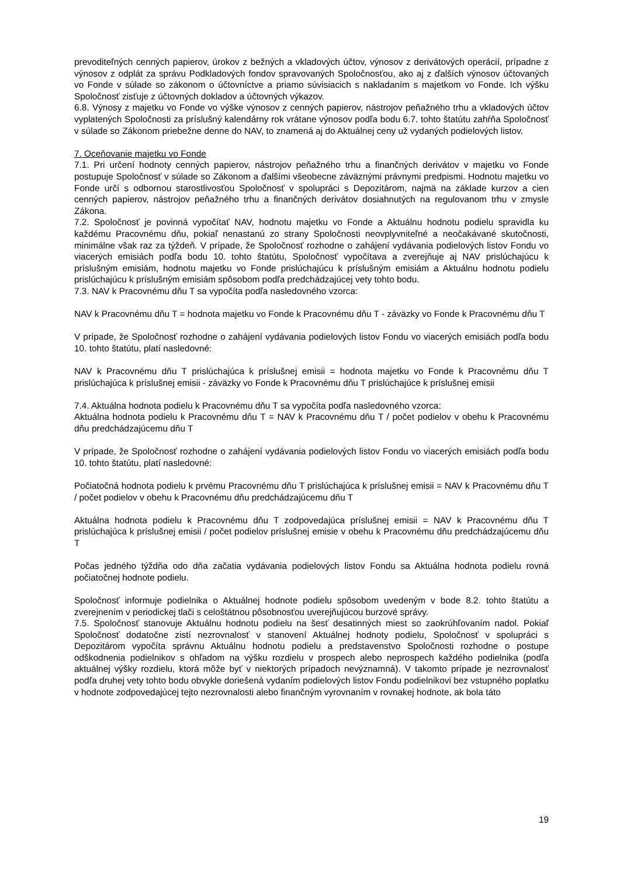prevoditeľných cenných papierov, úrokov z bežných a vkladových účtov, výnosov z derivátových operácií, prípadne z výnosov z odplát za správu Podkladových fondov spravovaných Spoločnosťou, ako aj z ďalších výnosov účtovaných vo Fonde v súlade so zákonom o účtovníctve a priamo súvisiacich s nakladaním s majetkom vo Fonde. Ich výšku Spoločnosť zisťuje z účtovných dokladov a účtovných výkazov.
6.8. Výnosy z majetku vo Fonde vo výške výnosov z cenných papierov, nástrojov peňažného trhu a vkladových účtov vyplatených Spoločnosti za príslušný kalendárny rok vrátane výnosov podľa bodu 6.7. tohto štatútu zahŕňa Spoločnosť v súlade so Zákonom priebežne denne do NAV, to znamená aj do Aktuálnej ceny už vydaných podielových listov.
7. Oceňovanie majetku vo Fonde
7.1. Pri určení hodnoty cenných papierov, nástrojov peňažného trhu a finančných derivátov v majetku vo Fonde postupuje Spoločnosť v súlade so Zákonom a ďalšími všeobecne záväznými právnymi predpismi. Hodnotu majetku vo Fonde určí s odbornou starostlivosťou Spoločnosť v spolupráci s Depozitárom, najmä na základe kurzov a cien cenných papierov, nástrojov peňažného trhu a finančných derivátov dosiahnutých na regulovanom trhu v zmysle Zákona.
7.2. Spoločnosť je povinná vypočítať NAV, hodnotu majetku vo Fonde a Aktuálnu hodnotu podielu spravidla ku každému Pracovnému dňu, pokiaľ nenastanú zo strany Spoločnosti neovplyvniteľné a neočakávané skutočnosti, minimálne však raz za týždeň. V prípade, že Spoločnosť rozhodne o zahájení vydávania podielových listov Fondu vo viacerých emisiách podľa bodu 10. tohto štatútu, Spoločnosť vypočítava a zverejňuje aj NAV prislúchajúcu k príslušným emisiám, hodnotu majetku vo Fonde prislúchajúcu k príslušným emisiám a Aktuálnu hodnotu podielu prislúchajúcu k príslušným emisiám spôsobom podľa predchádzajúcej vety tohto bodu.
7.3. NAV k Pracovnému dňu T sa vypočíta podľa nasledovného vzorca:
NAV k Pracovnému dňu T = hodnota majetku vo Fonde k Pracovnému dňu T - záväzky vo Fonde k Pracovnému dňu T
V prípade, že Spoločnosť rozhodne o zahájení vydávania podielových listov Fondu vo viacerých emisiách podľa bodu 10. tohto štatútu, platí nasledovné:
NAV k Pracovnému dňu T prislúchajúca k príslušnej emisii = hodnota majetku vo Fonde k Pracovnému dňu T prislúchajúca k príslušnej emisii - záväzky vo Fonde k Pracovnému dňu T prislúchajúce k príslušnej emisii
7.4. Aktuálna hodnota podielu k Pracovnému dňu T sa vypočíta podľa nasledovného vzorca:
Aktuálna hodnota podielu k Pracovnému dňu T = NAV k Pracovnému dňu T / počet podielov v obehu k Pracovnému dňu predchádzajúcemu dňu T
V prípade, že Spoločnosť rozhodne o zahájení vydávania podielových listov Fondu vo viacerých emisiách podľa bodu 10. tohto štatútu, platí nasledovné:
Počiatočná hodnota podielu k prvému Pracovnému dňu T prislúchajúca k príslušnej emisii = NAV k Pracovnému dňu T / počet podielov v obehu k Pracovnému dňu predchádzajúcemu dňu T
Aktuálna hodnota podielu k Pracovnému dňu T zodpovedajúca príslušnej emisii = NAV k Pracovnému dňu T prislúchajúca k príslušnej emisii / počet podielov príslušnej emisie v obehu k Pracovnému dňu predchádzajúcemu dňu T
Počas jedného týždňa odo dňa začatia vydávania podielových listov Fondu sa Aktuálna hodnota podielu rovná počiatočnej hodnote podielu.
Spoločnosť informuje podielnika o Aktuálnej hodnote podielu spôsobom uvedeným v bode 8.2. tohto štatútu a zverejnením v periodickej tlači s celoštátnou pôsobnosťou uverejňujúcou burzové správy.
7.5. Spoločnosť stanovuje Aktuálnu hodnotu podielu na šesť desatinných miest so zaokrúhľovaním nadol. Pokiaľ Spoločnosť dodatočne zistí nezrovnalosť v stanovení Aktuálnej hodnoty podielu, Spoločnosť v spolupráci s Depozitárom vypočíta správnu Aktuálnu hodnotu podielu a predstavenstvo Spoločnosti rozhodne o postupe odškodnenia podielnikov s ohľadom na výšku rozdielu v prospech alebo neprospech každého podielnika (podľa aktuálnej výšky rozdielu, ktorá môže byť v niektorých prípadoch nevýznamná). V takomto prípade je nezrovnalosť podľa druhej vety tohto bodu obvykle doriešená vydaním podielových listov Fondu podielnikovi bez vstupného poplatku v hodnote zodpovedajúcej tejto nezrovnalosti alebo finančným vyrovnaním v rovnakej hodnote, ak bola táto
19